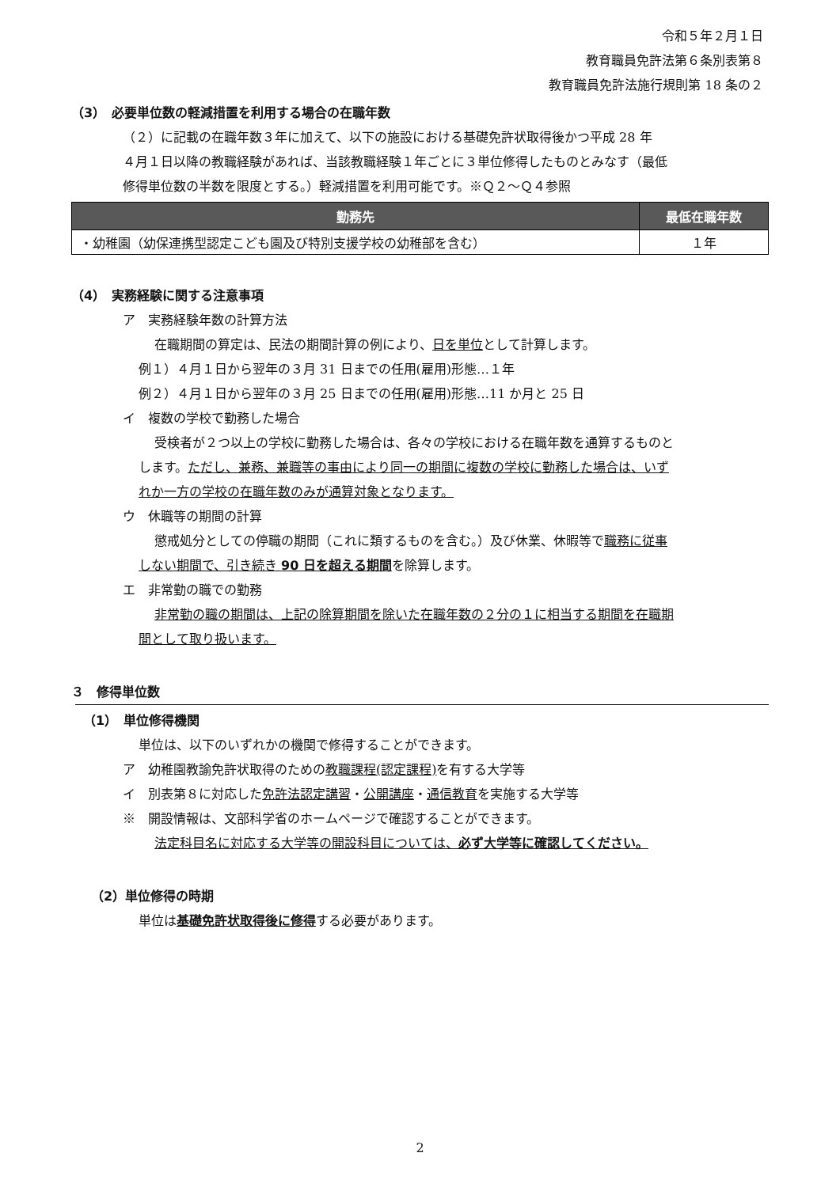令和５年２月１日
教育職員免許法第６条別表第８
教育職員免許法施行規則第 18 条の２
（3）　必要単位数の軽減措置を利用する場合の在職年数
（２）に記載の在職年数３年に加えて、以下の施設における基礎免許状取得後かつ平成 28 年
４月１日以降の教職経験があれば、当該教職経験１年ごとに３単位修得したものとみなす（最低
修得単位数の半数を限度とする。）軽減措置を利用可能です。※Ｑ２～Ｑ４参照
| 勤務先 | 最低在職年数 |
| --- | --- |
| ・幼稚園（幼保連携型認定こども園及び特別支援学校の幼稚部を含む） | １年 |
（4）　実務経験に関する注意事項
ア　実務経験年数の計算方法
在職期間の算定は、民法の期間計算の例により、日を単位として計算します。
例１）４月１日から翌年の３月 31 日までの任用(雇用)形態…１年
例２）４月１日から翌年の３月 25 日までの任用(雇用)形態…11 か月と 25 日
イ　複数の学校で勤務した場合
受検者が２つ以上の学校に勤務した場合は、各々の学校における在職年数を通算するものと
します。ただし、兼務、兼職等の事由により同一の期間に複数の学校に勤務した場合は、いず
れか一方の学校の在職年数のみが通算対象となります。
ウ　休職等の期間の計算
懲戒処分としての停職の期間（これに類するものを含む。）及び休業、休暇等で職務に従事
しない期間で、引き続き 90 日を超える期間を除算します。
エ　非常勤の職での勤務
非常勤の職の期間は、上記の除算期間を除いた在職年数の２分の１に相当する期間を在職期
間として取り扱います。
３　修得単位数
（1）　単位修得機関
単位は、以下のいずれかの機関で修得することができます。
ア　幼稚園教諭免許状取得のための教職課程(認定課程) を有する大学等
イ　別表第８に対応した免許法認定講習・公開講座・通信教育を実施する大学等
※　開設情報は、文部科学省のホームページで確認することができます。
法定科目名に対応する大学等の開設科目については、必ず大学等に確認してください。
（2）単位修得の時期
単位は基礎免許状取得後に修得する必要があります。
2